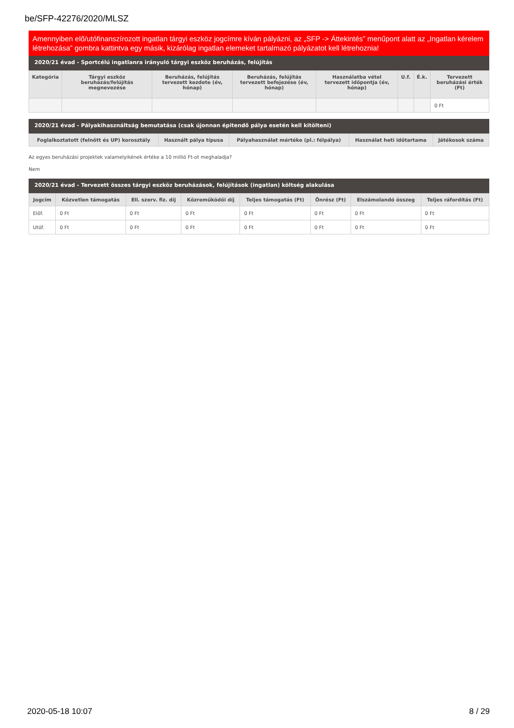be/SFP-42276/2020/MLSZ
Amennyiben elő/utófinanszírozott ingatlan tárgyi eszköz jogcímre kíván pályázni, az „SFP -> Áttekintés” menűpont alatt az „Ingatlan kérelem létrehozása” gombra kattintva egy másik, kizárólag ingatlan elemeket tartalmazó pályázatot kell létrehoznia!
2020/21 évad - Sportcélú ingatlanra irányuló tárgyi eszköz beruházás, felújítás
| Kategória | Tárgyi eszköz beruházás/felújítás megnevezése | Beruházás, felújítás tervezett kezdete (év, hónap) | Beruházás, felújítás tervezett befejezése (év, hónap) | Használatba vétel tervezett időpontja (év, hónap) | U.f. | É.k. | Tervezett beruházási érték (Ft) |
| --- | --- | --- | --- | --- | --- | --- | --- |
| | | | | | | | 0 Ft |
2020/21 évad - Pályakihasználtság bemutatása (csak újonnan épitendő pálya esetén kell kitölteni)
| Foglalkoztatott (felnőtt és UP) korosztály | Használt pálya típusa | Pályahasználat mértéke (pl.: félpálya) | Használat heti időtartama | Játékosok száma |
| --- | --- | --- | --- | --- |
Az egyes beruházási projektek valamelyikének értéke a 10 millió Ft-ot meghaladja?
Nem
2020/21 évad - Tervezett összes tárgyi eszköz beruházások, felújítások (ingatlan) költség alakulása
| Jogcím | Közvetlen támogatás | Ell. szerv. fiz. díj | Közreműködői díj | Teljes támogatás (Ft) | Önrész (Ft) | Elszámolandó összeg | Teljes ráfordítás (Ft) |
| --- | --- | --- | --- | --- | --- | --- | --- |
| Előf. | 0 Ft | 0 Ft | 0 Ft | 0 Ft | 0 Ft | 0 Ft | 0 Ft |
| Utóf. | 0 Ft | 0 Ft | 0 Ft | 0 Ft | 0 Ft | 0 Ft | 0 Ft |
2020-05-18 10:07 8 / 29